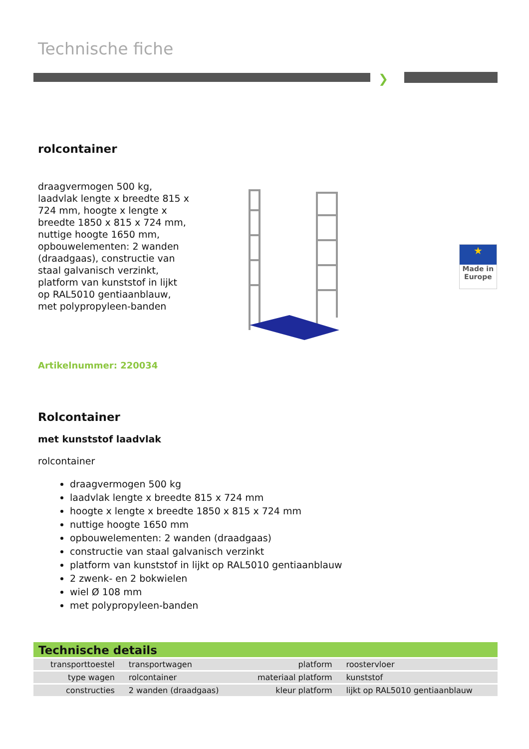Technische fiche
❯
rolcontainer
draagvermogen 500 kg, laadvlak lengte x breedte 815 x 724 mm, hoogte x lengte x breedte 1850 x 815 x 724 mm, nuttige hoogte 1650 mm, opbouwelementen: 2 wanden (draadgaas), constructie van staal galvanisch verzinkt, platform van kunststof in lijkt op RAL5010 gentiaanblauw, met polypropyleen-banden
★
Made in Europe
Artikelnummer: 220034
Rolcontainer
met kunststof laadvlak
rolcontainer
draagvermogen 500 kg
laadvlak lengte x breedte 815 x 724 mm
hoogte x lengte x breedte 1850 x 815 x 724 mm
nuttige hoogte 1650 mm
opbouwelementen: 2 wanden (draadgaas)
constructie van staal galvanisch verzinkt
platform van kunststof in lijkt op RAL5010 gentiaanblauw
2 zwenk- en 2 bokwielen
wiel Ø 108 mm
met polypropyleen-banden
Technische details
| transporttoestel | transportwagen | platform | roostervloer |
| type wagen | rolcontainer | materiaal platform | kunststof |
| constructies | 2 wanden (draadgaas) | kleur platform | lijkt op RAL5010 gentiaanblauw |